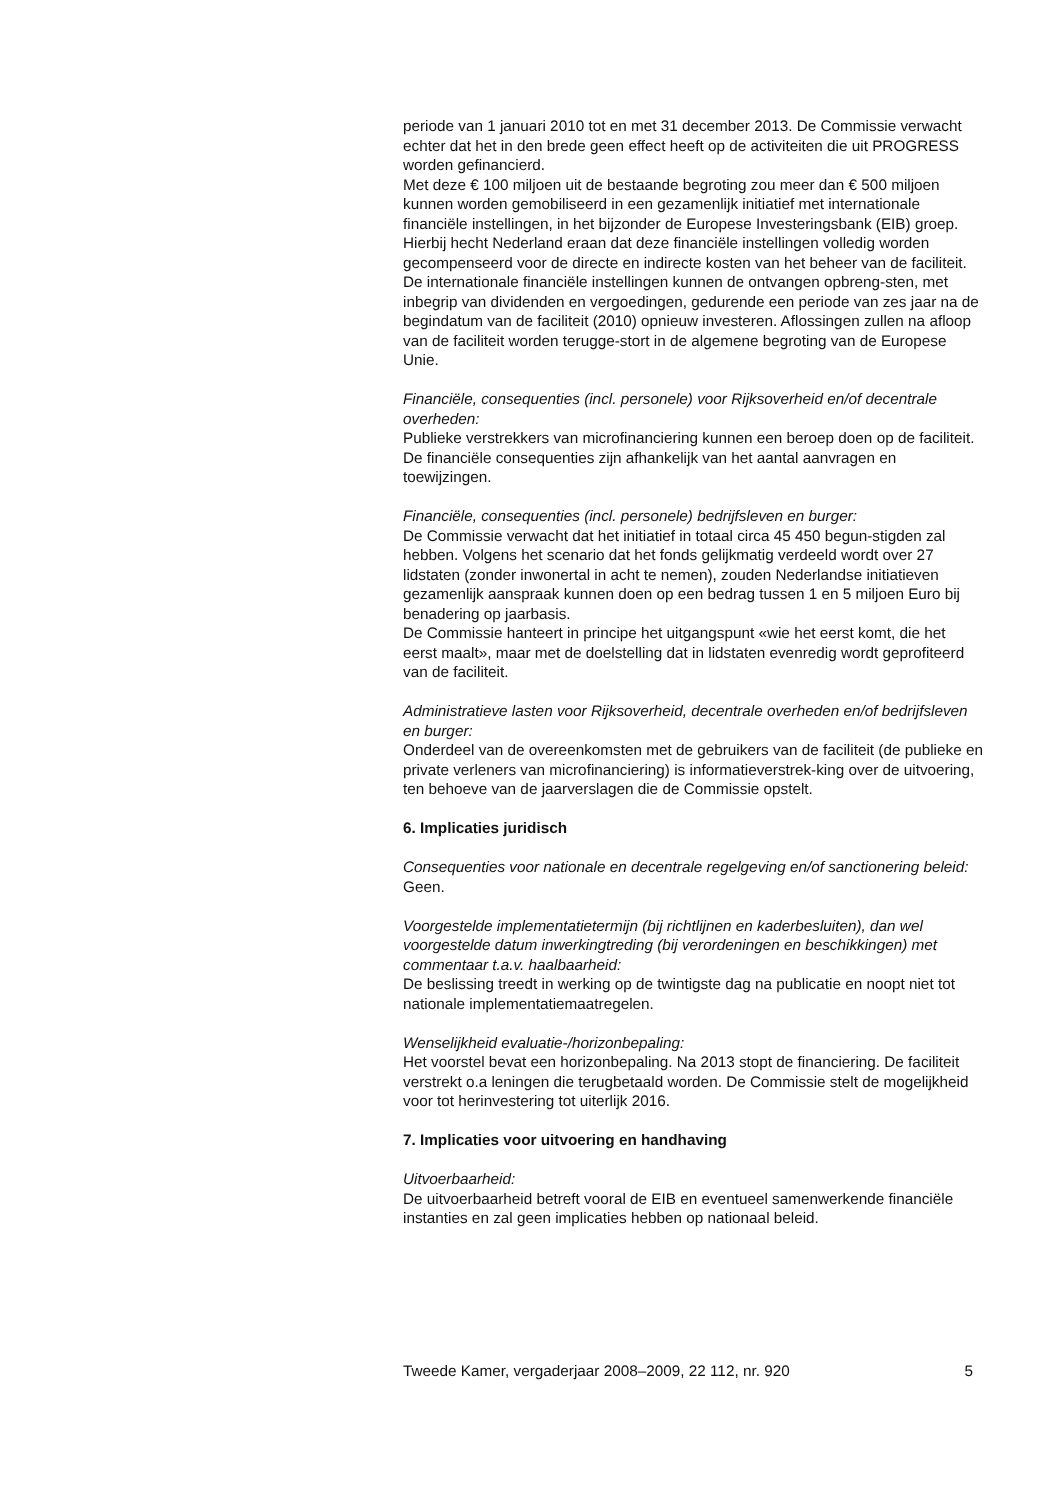periode van 1 januari 2010 tot en met 31 december 2013. De Commissie verwacht echter dat het in den brede geen effect heeft op de activiteiten die uit PROGRESS worden gefinancierd.
Met deze € 100 miljoen uit de bestaande begroting zou meer dan € 500 miljoen kunnen worden gemobiliseerd in een gezamenlijk initiatief met internationale financiële instellingen, in het bijzonder de Europese Investeringsbank (EIB) groep. Hierbij hecht Nederland eraan dat deze financiële instellingen volledig worden gecompenseerd voor de directe en indirecte kosten van het beheer van de faciliteit.
De internationale financiële instellingen kunnen de ontvangen opbreng-sten, met inbegrip van dividenden en vergoedingen, gedurende een periode van zes jaar na de begindatum van de faciliteit (2010) opnieuw investeren. Aflossingen zullen na afloop van de faciliteit worden terugge-stort in de algemene begroting van de Europese Unie.
Financiële, consequenties (incl. personele) voor Rijksoverheid en/of decentrale overheden:
Publieke verstrekkers van microfinanciering kunnen een beroep doen op de faciliteit. De financiële consequenties zijn afhankelijk van het aantal aanvragen en toewijzingen.
Financiële, consequenties (incl. personele) bedrijfsleven en burger:
De Commissie verwacht dat het initiatief in totaal circa 45 450 begun-stigden zal hebben. Volgens het scenario dat het fonds gelijkmatig verdeeld wordt over 27 lidstaten (zonder inwonertal in acht te nemen), zouden Nederlandse initiatieven gezamenlijk aanspraak kunnen doen op een bedrag tussen 1 en 5 miljoen Euro bij benadering op jaarbasis.
De Commissie hanteert in principe het uitgangspunt «wie het eerst komt, die het eerst maalt», maar met de doelstelling dat in lidstaten evenredig wordt geprofiteerd van de faciliteit.
Administratieve lasten voor Rijksoverheid, decentrale overheden en/of bedrijfsleven en burger:
Onderdeel van de overeenkomsten met de gebruikers van de faciliteit (de publieke en private verleners van microfinanciering) is informatieverstrek-king over de uitvoering, ten behoeve van de jaarverslagen die de Commissie opstelt.
6. Implicaties juridisch
Consequenties voor nationale en decentrale regelgeving en/of sanctionering beleid:
Geen.
Voorgestelde implementatietermijn (bij richtlijnen en kaderbesluiten), dan wel voorgestelde datum inwerkingtreding (bij verordeningen en beschikkingen) met commentaar t.a.v. haalbaarheid:
De beslissing treedt in werking op de twintigste dag na publicatie en noopt niet tot nationale implementatiemaatregelen.
Wenselijkheid evaluatie-/horizonbepaling:
Het voorstel bevat een horizonbepaling. Na 2013 stopt de financiering. De faciliteit verstrekt o.a leningen die terugbetaald worden. De Commissie stelt de mogelijkheid voor tot herinvestering tot uiterlijk 2016.
7. Implicaties voor uitvoering en handhaving
Uitvoerbaarheid:
De uitvoerbaarheid betreft vooral de EIB en eventueel samenwerkende financiële instanties en zal geen implicaties hebben op nationaal beleid.
Tweede Kamer, vergaderjaar 2008–2009, 22 112, nr. 920 5